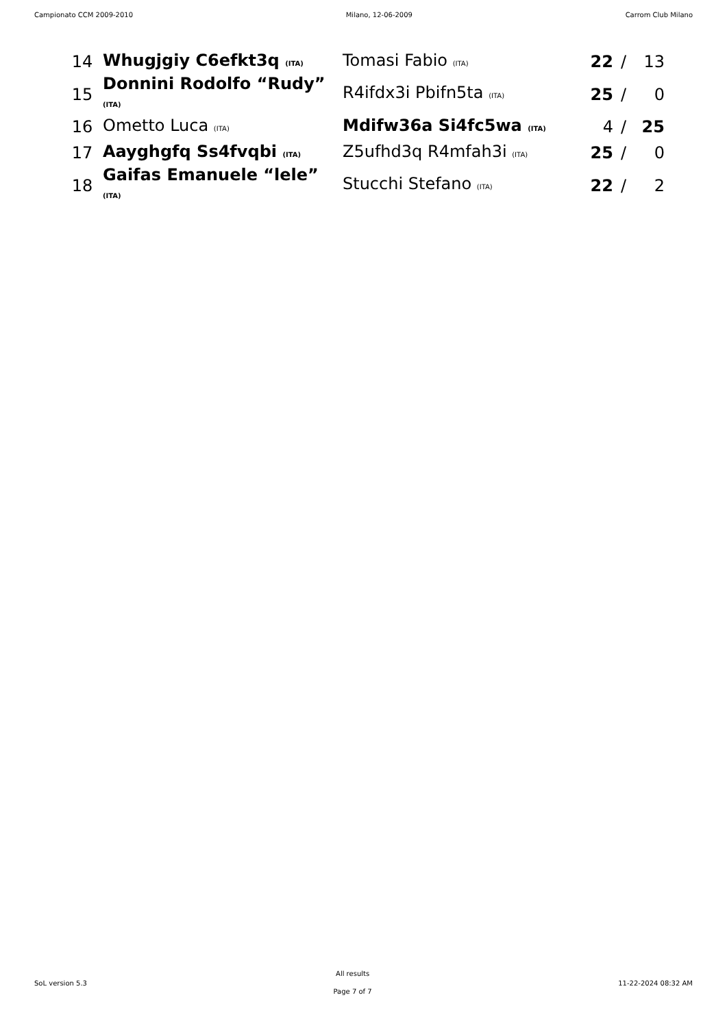Campionato CCM 2009-2010 Milano, 12-06-2009 Carrom Club Milano
| 14 | Whugjgiy C6efkt3q (ITA) | Tomasi Fabio (ITA) | 22 | / | 13 |
| 15 | Donnini Rodolfo “Rudy” (ITA) | R4ifdx3i Pbifn5ta (ITA) | 25 | / | 0 |
| 16 | Ometto Luca (ITA) | Mdifw36a Si4fc5wa (ITA) | 4 | / | 25 |
| 17 | Aayghgfq Ss4fvqbi (ITA) | Z5ufhd3q R4mfah3i (ITA) | 25 | / | 0 |
| 18 | Gaifas Emanuele “lele” (ITA) | Stucchi Stefano (ITA) | 22 | / | 2 |
SoL version 5.3
All results
Page 7 of 7
11-22-2024 08:32 AM